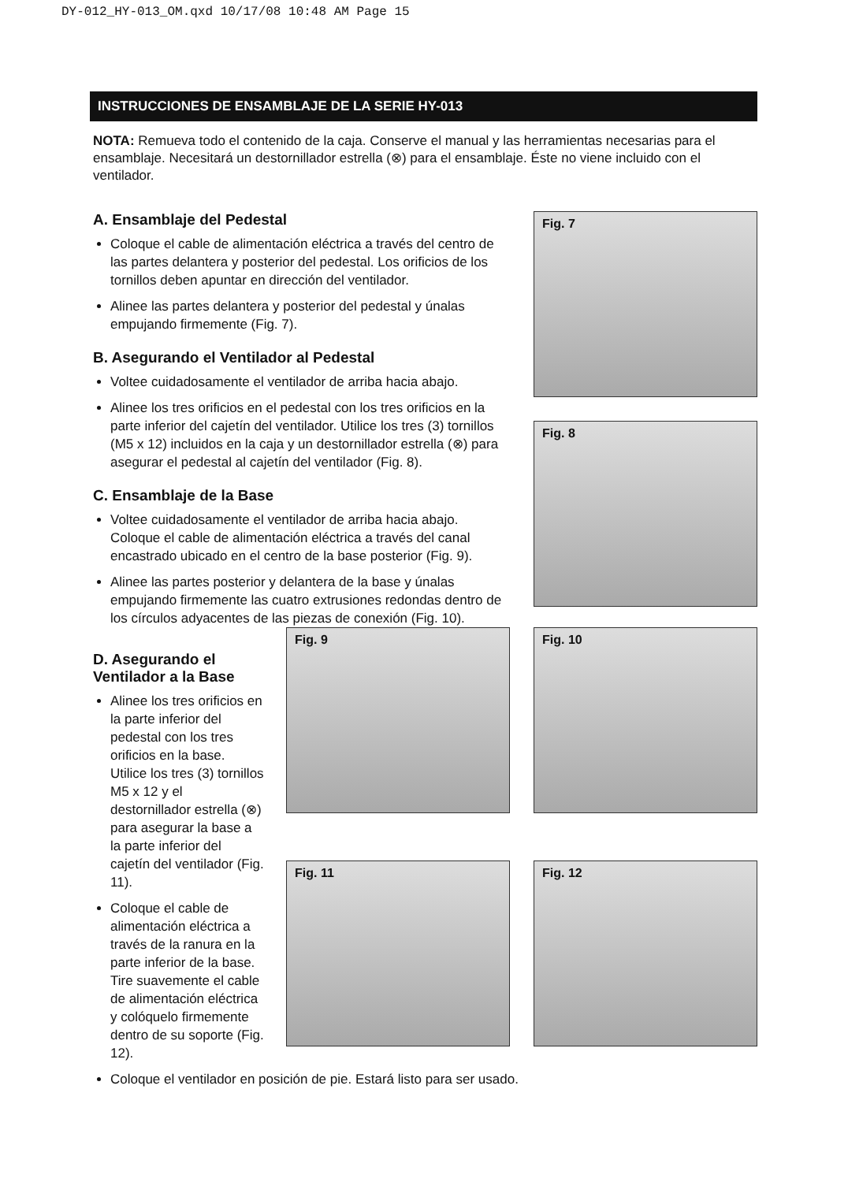DY-012_HY-013_OM.qxd 10/17/08 10:48 AM Page 15
INSTRUCCIONES DE ENSAMBLAJE DE LA SERIE HY-013
NOTA: Remueva todo el contenido de la caja. Conserve el manual y las herramientas necesarias para el ensamblaje. Necesitará un destornillador estrella (⊗) para el ensamblaje. Éste no viene incluido con el ventilador.
A. Ensamblaje del Pedestal
Coloque el cable de alimentación eléctrica a través del centro de las partes delantera y posterior del pedestal. Los orificios de los tornillos deben apuntar en dirección del ventilador.
Alinee las partes delantera y posterior del pedestal y únalas empujando firmemente (Fig. 7).
B. Asegurando el Ventilador al Pedestal
Voltee cuidadosamente el ventilador de arriba hacia abajo.
Alinee los tres orificios en el pedestal con los tres orificios en la parte inferior del cajetín del ventilador. Utilice los tres (3) tornillos (M5 x 12) incluidos en la caja y un destornillador estrella (⊗) para asegurar el pedestal al cajetín del ventilador (Fig. 8).
C. Ensamblaje de la Base
Voltee cuidadosamente el ventilador de arriba hacia abajo. Coloque el cable de alimentación eléctrica a través del canal encastrado ubicado en el centro de la base posterior (Fig. 9).
Alinee las partes posterior y delantera de la base y únalas empujando firmemente las cuatro extrusiones redondas dentro de los círculos adyacentes de las piezas de conexión (Fig. 10).
Fig. 7
Fig. 8
D. Asegurando el Ventilador a la Base
Alinee los tres orificios en la parte inferior del pedestal con los tres orificios en la base. Utilice los tres (3) tornillos M5 x 12 y el destornillador estrella (⊗) para asegurar la base a la parte inferior del cajetín del ventilador (Fig. 11).
Coloque el cable de alimentación eléctrica a través de la ranura en la parte inferior de la base. Tire suavemente el cable de alimentación eléctrica y colóquelo firmemente dentro de su soporte (Fig. 12).
Fig. 9
Fig. 10
Fig. 11
Fig. 12
Coloque el ventilador en posición de pie. Estará listo para ser usado.